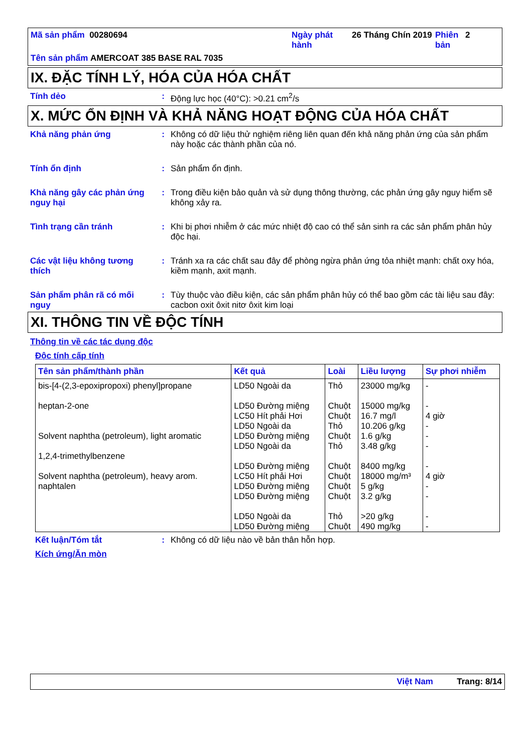Mã sản phẩm 00280694 Ngày phát hành
26 Tháng Chín 2019
Phiên bản
2
Tên sản phẩm AMERCOAT 385 BASE RAL 7035
IX. ĐẶC TÍNH LÝ, HÓA CỦA HÓA CHẤT
Tính dẻo : Động lực học (40°C): >0.21 cm<sup>2</sup>/s
X. MỨC ỔN ĐỊNH VÀ KHẢ NĂNG HOẠT ĐỘNG CỦA HÓA CHẤT
Khả năng phản ứng : Không có dữ liệu thử nghiệm riêng liên quan đến khả năng phản ứng của sản phẩm này hoặc các thành phần của nó.
Tính ổn định : Sản phẩm ổn định.
Khả năng gây các phản ứng nguy hại
: Trong điều kiện bảo quản và sử dụng thông thường, các phản ứng gây nguy hiểm sẽ không xảy ra.
Tình trạng cần tránh : Khi bị phơi nhiễm ở các mức nhiệt độ cao có thể sản sinh ra các sản phẩm phân hủy độc hại.
Các vật liệu không tương thích
: Tránh xa ra các chất sau đây để phòng ngừa phản ứng tỏa nhiệt mạnh: chất oxy hóa, kiềm mạnh, axit mạnh.
Sản phẩm phân rã có mối nguy
: Tùy thuộc vào điều kiện, các sản phẩm phân hủy có thể bao gồm các tài liệu sau đây: cacbon oxit ôxit nitơ ôxit kim loại
XI. THÔNG TIN VỀ ĐỘC TÍNH
Thông tin về các tác dụng độc
Độc tính cấp tính
| Tên sản phẩm/thành phần | Kết quả | Loài | Liều lượng | Sự phơi nhiễm |
| --- | --- | --- | --- | --- |
| bis-[4-(2,3-epoxipropoxi) phenyl]propane heptan-2-one Solvent naphtha (petroleum), light aromatic 1,2,4-trimethylbenzene Solvent naphtha (petroleum), heavy arom. naphtalen | LD50 Ngoài da LD50 Đường miệng LC50 Hít phải Hơi LD50 Ngoài da LD50 Đường miệng LD50 Ngoài da LD50 Đường miệng LC50 Hít phải Hơi LD50 Đường miệng LD50 Đường miệng LD50 Ngoài da LD50 Đường miệng | Thỏ Chuột Chuột Thỏ Chuột Thỏ Chuột Chuột Chuột Chuột Thỏ Chuột | 23000 mg/kg 15000 mg/kg 16.7 mg/l 10.206 g/kg 1.6 g/kg 3.48 g/kg 8400 mg/kg 18000 mg/m³ 5 g/kg 3.2 g/kg >20 g/kg 490 mg/kg | - - 4 giờ - - - - 4 giờ - - - - |
Kết luận/Tóm tắt : Không có dữ liệu nào về bản thân hỗn hợp.
Kích ứng/Ăn mòn
Việt Nam Trang: 8/14